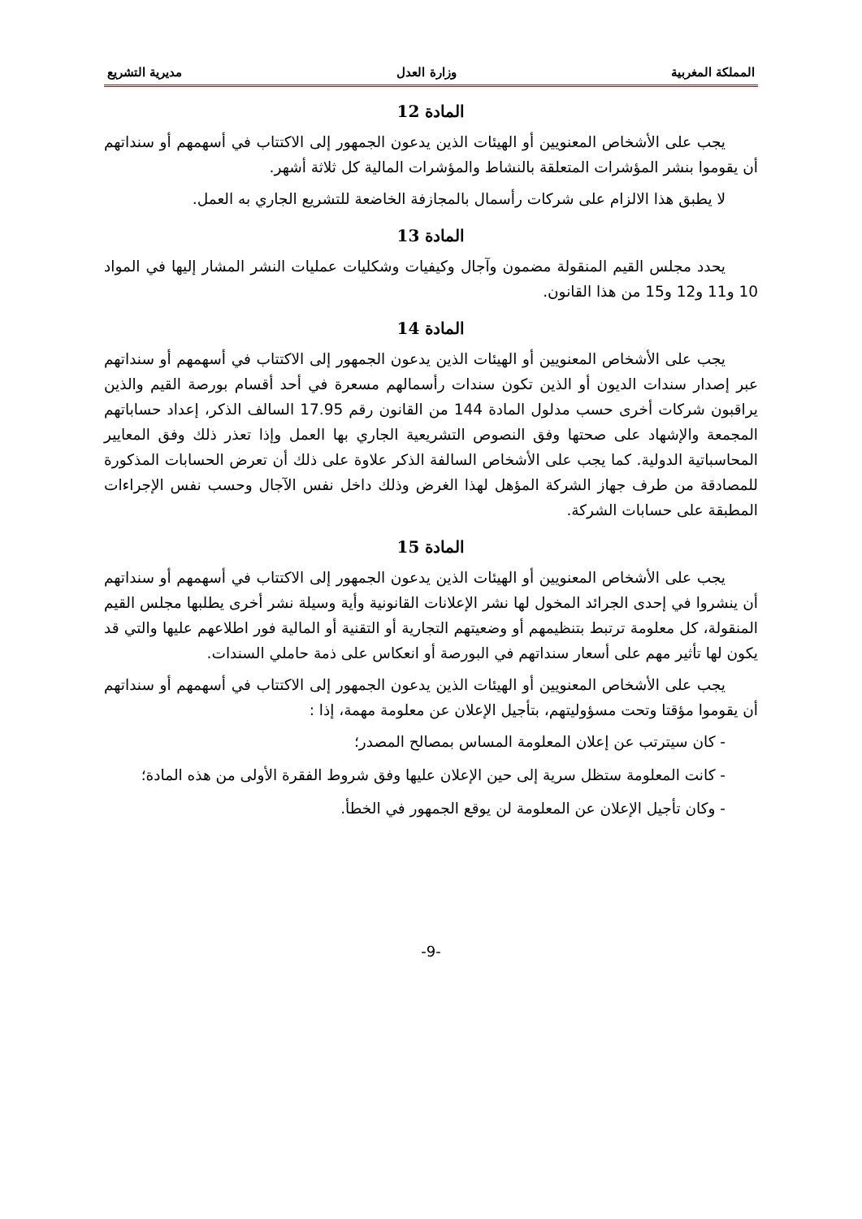المملكة المغربية وزارة العدل مديرية التشريع
المادة 12
يجب على الأشخاص المعنويين أو الهيئات الذين يدعون الجمهور إلى الاكتتاب في أسهمهم أو سنداتهم أن يقوموا بنشر المؤشرات المتعلقة بالنشاط والمؤشرات المالية كل ثلاثة أشهر.
لا يطبق هذا الالزام على شركات رأسمال بالمجازفة الخاضعة للتشريع الجاري به العمل.
المادة 13
يحدد مجلس القيم المنقولة مضمون وآجال وكيفيات وشكليات عمليات النشر المشار إليها في المواد 10 و11 و12 و15 من هذا القانون.
المادة 14
يجب على الأشخاص المعنويين أو الهيئات الذين يدعون الجمهور إلى الاكتتاب في أسهمهم أو سنداتهم عبر إصدار سندات الديون أو الذين تكون سندات رأسمالهم مسعرة في أحد أقسام بورصة القيم والذين يراقبون شركات أخرى حسب مدلول المادة 144 من القانون رقم 17.95 السالف الذكر، إعداد حساباتهم المجمعة والإشهاد على صحتها وفق النصوص التشريعية الجاري بها العمل وإذا تعذر ذلك وفق المعايير المحاسباتية الدولية. كما يجب على الأشخاص السالفة الذكر علاوة على ذلك أن تعرض الحسابات المذكورة للمصادقة من طرف جهاز الشركة المؤهل لهذا الغرض وذلك داخل نفس الآجال وحسب نفس الإجراءات المطبقة على حسابات الشركة.
المادة 15
يجب على الأشخاص المعنويين أو الهيئات الذين يدعون الجمهور إلى الاكتتاب في أسهمهم أو سنداتهم أن ينشروا في إحدى الجرائد المخول لها نشر الإعلانات القانونية وأية وسيلة نشر أخرى يطلبها مجلس القيم المنقولة، كل معلومة ترتبط بتنظيمهم أو وضعيتهم التجارية أو التقنية أو المالية فور اطلاعهم عليها والتي قد يكون لها تأثير مهم على أسعار سنداتهم في البورصة أو انعكاس على ذمة حاملي السندات.
يجب على الأشخاص المعنويين أو الهيئات الذين يدعون الجمهور إلى الاكتتاب في أسهمهم أو سنداتهم أن يقوموا مؤقتا وتحت مسؤوليتهم، بتأجيل الإعلان عن معلومة مهمة، إذا :
- كان سيترتب عن إعلان المعلومة المساس بمصالح المصدر؛
- كانت المعلومة ستظل سرية إلى حين الإعلان عليها وفق شروط الفقرة الأولى من هذه المادة؛
- وكان تأجيل الإعلان عن المعلومة لن يوقع الجمهور في الخطأ.
-9-